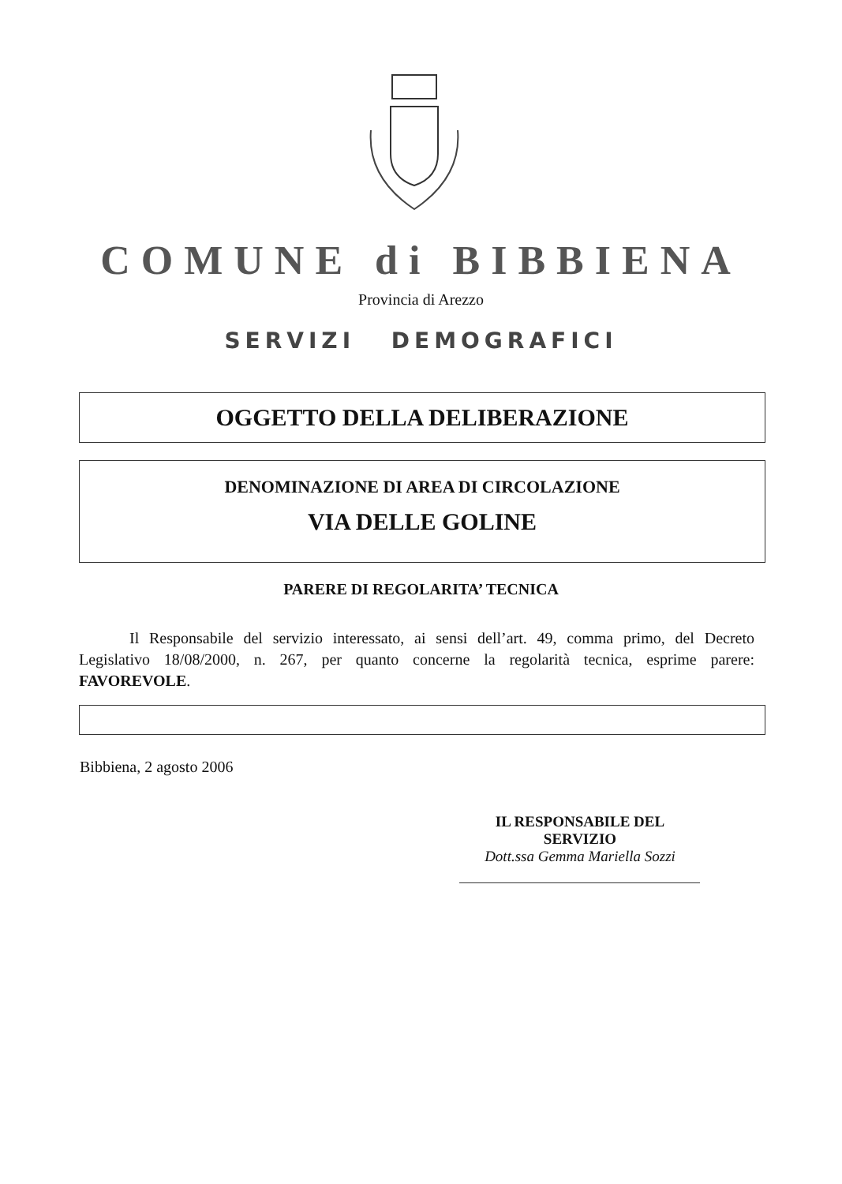COMUNE di BIBBIENA
Provincia di Arezzo
SERVIZI DEMOGRAFICI
OGGETTO DELLA DELIBERAZIONE
DENOMINAZIONE DI AREA DI CIRCOLAZIONE
VIA DELLE GOLINE
PARERE DI REGOLARITA’ TECNICA
Il Responsabile del servizio interessato, ai sensi dell’art. 49, comma primo, del Decreto Legislativo 18/08/2000, n. 267, per quanto concerne la regolarità tecnica, esprime parere: FAVOREVOLE.
Bibbiena, 2 agosto 2006
IL RESPONSABILE DEL SERVIZIO
Dott.ssa Gemma Mariella Sozzi